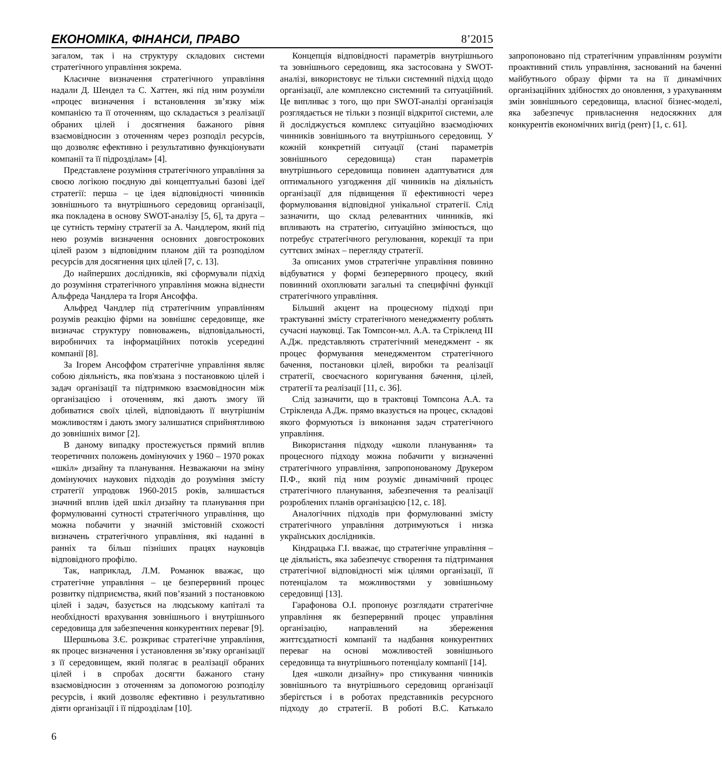ЕКОНОМІКА, ФІНАНСИ, ПРАВО 8’2015
загалом, так і на структуру складових системи стратегічного управління зокрема.
Класичне визначення стратегічного управління надали Д. Шендел та С. Хаттен, які під ним розуміли «процес визначення і встановлення зв’язку між компанією та її оточенням, що складається з реалізації обраних цілей і досягнення бажаного рівня взаємовідносин з оточенням через розподіл ресурсів, що дозволяє ефективно і результативно функціонувати компанії та її підрозділам» [4].
Представлене розуміння стратегічного управління за своєю логікою поєдную дві концептуальні базові ідеї стратегії: перша – це ідея відповідності чинників зовнішнього та внутрішнього середовищ організації, яка покладена в основу SWOT-аналізу [5, 6], та друга – це сутність терміну стратегії за А. Чандлером, який під нею розумів визначення основних довгострокових цілей разом з відповідним планом дій та розподілом ресурсів для досягнення цих цілей [7, с. 13].
До найперших дослідників, які сформували підхід до розуміння стратегічного управління можна віднести Альфреда Чандлера та Ігоря Ансоффа.
Альфред Чандлер під стратегічним управлінням розумів реакцію фірми на зовнішнє середовище, яке визначає структуру повноважень, відповідальності, виробничих та інформаційних потоків усередині компанії [8].
За Ігорем Ансоффом стратегічне управління являє собою діяльність, яка пов'язана з постановкою цілей і задач організації та підтримкою взаємовідносин між організацією і оточенням, які дають змогу їй добиватися своїх цілей, відповідають її внутрішнім можливостям і дають змогу залишатися сприйнятливою до зовнішніх вимог [2].
В даному випадку простежується прямий вплив теоретичних положень домінуючих у 1960 – 1970 роках «шкіл» дизайну та планування. Незважаючи на зміну домінуючих наукових підходів до розуміння змісту стратегії упродовж 1960-2015 років, залишається значний вплив ідей шкіл дизайну та планування при формулюванні сутності стратегічного управління, що можна побачити у значній змістовній схожості визначень стратегічного управління, які наданні в ранніх та більш пізніших працях науковців відповідного профілю.
Так, наприклад, Л.М. Романюк вважає, що стратегічне управління – це безперервний процес розвитку підприємства, який пов’язаний з постановкою цілей і задач, базується на людському капіталі та необхідності врахування зовнішнього і внутрішнього середовища для забезпечення конкурентних переваг [9].
Шершньова З.Є. розкриває стратегічне управління, як процес визначення і установлення зв’язку організації з її середовищем, який полягає в реалізації обраних цілей і в спробах досягти бажаного стану взаємовідносин з оточенням за допомогою розподілу ресурсів, і який дозволяє ефективно і результативно діяти організації і її підрозділам [10].
Концепція відповідності параметрів внутрішнього та зовнішнього середовищ, яка застосована у SWOT-аналізі, використовує не тільки системний підхід щодо організації, але комплексно системний та ситуаційний. Це випливає з того, що при SWOT-аналізі організація розглядається не тільки з позиції відкритої системи, але й досліджується комплекс ситуаційно взаємодіючих чинників зовнішнього та внутрішнього середовищ. У кожній конкретній ситуації (стані параметрів зовнішнього середовища) стан параметрів внутрішнього середовища повинен адаптуватися для оптимального узгодження дії чинників на діяльність організації для підвищення її ефективності через формулювання відповідної унікальної стратегії. Слід зазначити, що склад релевантних чинників, які впливають на стратегію, ситуаційно змінюється, що потребує стратегічного регулювання, корекції та при суттєвих змінах – перегляду стратегії.
За описаних умов стратегічне управління повинно відбуватися у формі безперервного процесу, який повинний охоплювати загальні та специфічні функції стратегічного управління.
Більший акцент на процесному підході при трактуванні змісту стратегічного менеджменту роблять сучасні науковці. Так Томпсон-мл. А.А. та Стрікленд III А.Дж. представляють стратегічний менеджмент - як процес формування менеджментом стратегічного бачення, постановки цілей, виробки та реалізації стратегії, своєчасного коригування бачення, цілей, стратегії та реалізації [11, с. 36].
Слід зазначити, що в трактовці Томпсона А.А. та Стрікленда А.Дж. прямо вказується на процес, складові якого формуються із виконання задач стратегічного управління.
Використання підходу «школи планування» та процесного підходу можна побачити у визначенні стратегічного управління, запропонованому Друкером П.Ф., який під ним розуміє динамічний процес стратегічного планування, забезпечення та реалізації розроблених планів організацією [12, с. 18].
Аналогічних підходів при формулюванні змісту стратегічного управління дотримуються і низка українських дослідників.
Кіндрацька Г.І. вважає, що стратегічне управління – це діяльність, яка забезпечує створення та підтримання стратегічної відповідності між цілями організації, її потенціалом та можливостями у зовнішньому середовищі [13].
Гарафонова О.І. пропонує розглядати стратегічне управління як безперервний процес управління організацію, направлений на збереження життєздатності компанії та надбання конкурентних переваг на основі можливостей зовнішнього середовища та внутрішнього потенціалу компанії [14].
Ідея «школи дизайну» про стикування чинників зовнішнього та внутрішнього середовищ організації зберігється і в роботах представників ресурсного підходу до стратегії. В роботі В.С. Катькало запропоновано під стратегічним управлінням розуміти проактивний стиль управління, заснований на баченні майбутнього образу фірми та на її динамічних організаційних здібностях до оновлення, з урахуванням змін зовнішнього середовища, власної бізнес-моделі, яка забезпечує привласнення недосяжних для конкурентів економічних вигід (рент) [1, с. 61].
6